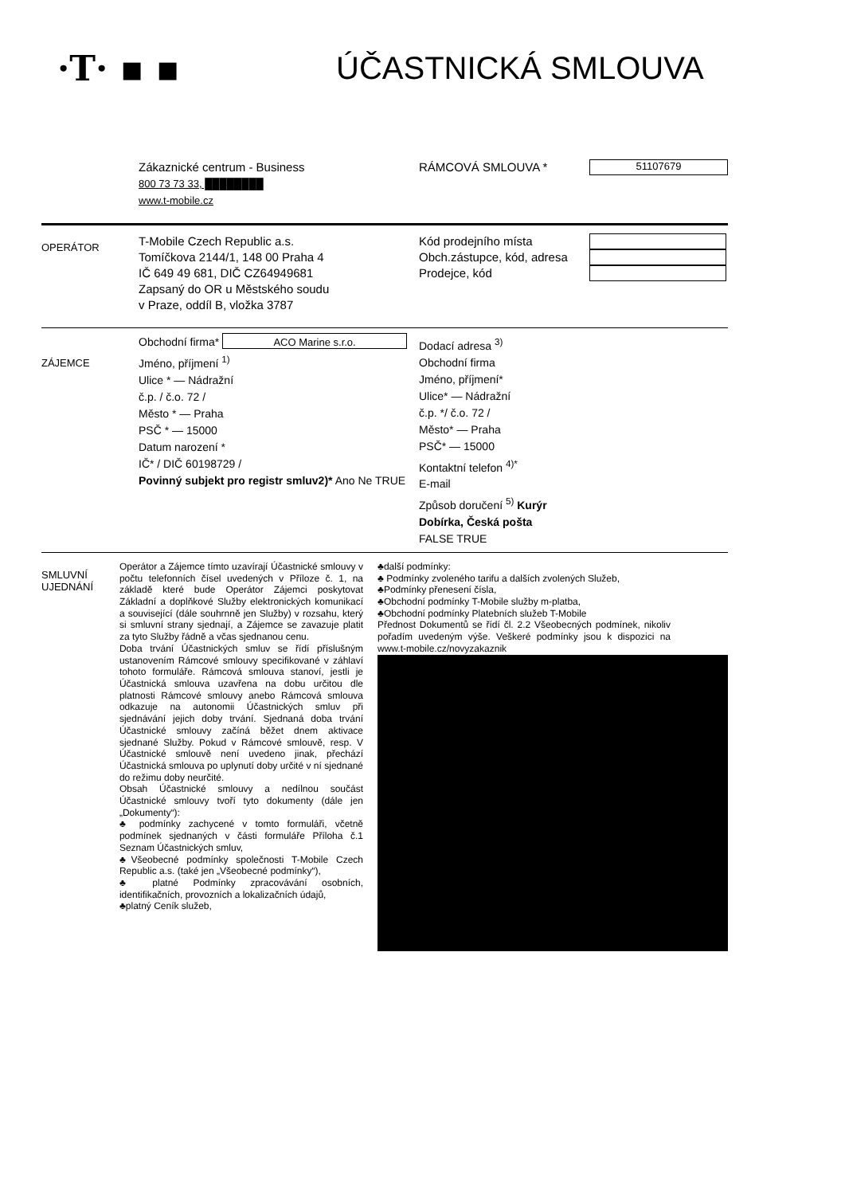·T· ▪ ▪ ÚČASTNICKÁ SMLOUVA
Zákaznické centrum - Business
800 73 73 33, ████████
www.t-mobile.cz
RÁMCOVÁ SMLOUVA *
51107679
OPERÁTOR
T-Mobile Czech Republic a.s.
Tomíčkova 2144/1, 148 00 Praha 4
IČ 649 49 681, DIČ CZ64949681
Zapsaný do OR u Městského soudu
v Praze, oddíl B, vložka 3787
Kód prodejního místa
Obch.zástupce, kód, adresa
Prodejce, kód
ZÁJEMCE
Obchodní firma* ACO Marine s.r.o.
Jméno, příjmení <sup>1)</sup>
Ulice * — Nádražní
č.p. / č.o. 72 /
Město * — Praha
PSČ * — 15000
Datum narození *
IČ* / DIČ 60198729 /
Povinný subjekt pro registr smluv2)* Ano Ne TRUE
Dodací adresa <sup>3)</sup>
Obchodní firma
Jméno, příjmení*
Ulice* — Nádražní
č.p. */ č.o. 72 /
Město* — Praha
PSČ* — 15000
Kontaktní telefon <sup>4)*</sup>
E-mail
Způsob doručení <sup>5)</sup> Kurýr
Dobírka, Česká pošta
FALSE TRUE
SMLUVNÍ
UJEDNÁNÍ
Operátor a Zájemce tímto uzavírají Účastnické smlouvy v počtu telefonních čísel uvedených v Příloze č. 1, na základě které bude Operátor Zájemci poskytovat Základní a doplňkové Služby elektronických komunikací a související (dále souhrnně jen Služby) v rozsahu, který si smluvní strany sjednají, a Zájemce se zavazuje platit za tyto Služby řádně a včas sjednanou cenu.
Doba trvání Účastnických smluv se řídí příslušným ustanovením Rámcové smlouvy specifikované v záhlaví tohoto formuláře. Rámcová smlouva stanoví, jestli je Účastnická smlouva uzavřena na dobu určitou dle platnosti Rámcové smlouvy anebo Rámcová smlouva odkazuje na autonomii Účastnických smluv při sjednávání jejich doby trvání. Sjednaná doba trvání Účastnické smlouvy začíná běžet dnem aktivace sjednané Služby. Pokud v Rámcové smlouvě, resp. V Účastnické smlouvě není uvedeno jinak, přechází Účastnická smlouva po uplynutí doby určité v ní sjednané do režimu doby neurčité.
Obsah Účastnické smlouvy a nedílnou součást Účastnické smlouvy tvoří tyto dokumenty (dále jen „Dokumenty“):
♣ podmínky zachycené v tomto formuláři, včetně podmínek sjednaných v části formuláře Příloha č.1 Seznam Účastnických smluv,
♣Všeobecné podmínky společnosti T-Mobile Czech Republic a.s. (také jen „Všeobecné podmínky“),
♣ platné Podmínky zpracovávání osobních, identifikačních, provozních a lokalizačních údajů,
♣platný Ceník služeb,
♣další podmínky:
♣ Podmínky zvoleného tarifu a dalších zvolených Služeb,
♣Podmínky přenesení čísla,
♣Obchodní podmínky T-Mobile služby m-platba,
♣Obchodní podmínky Platebních služeb T-Mobile
Přednost Dokumentů se řídí čl. 2.2 Všeobecných podmínek, nikoliv pořadím uvedeným výše. Veškeré podmínky jsou k dispozici na www.t-mobile.cz/novyzakaznik